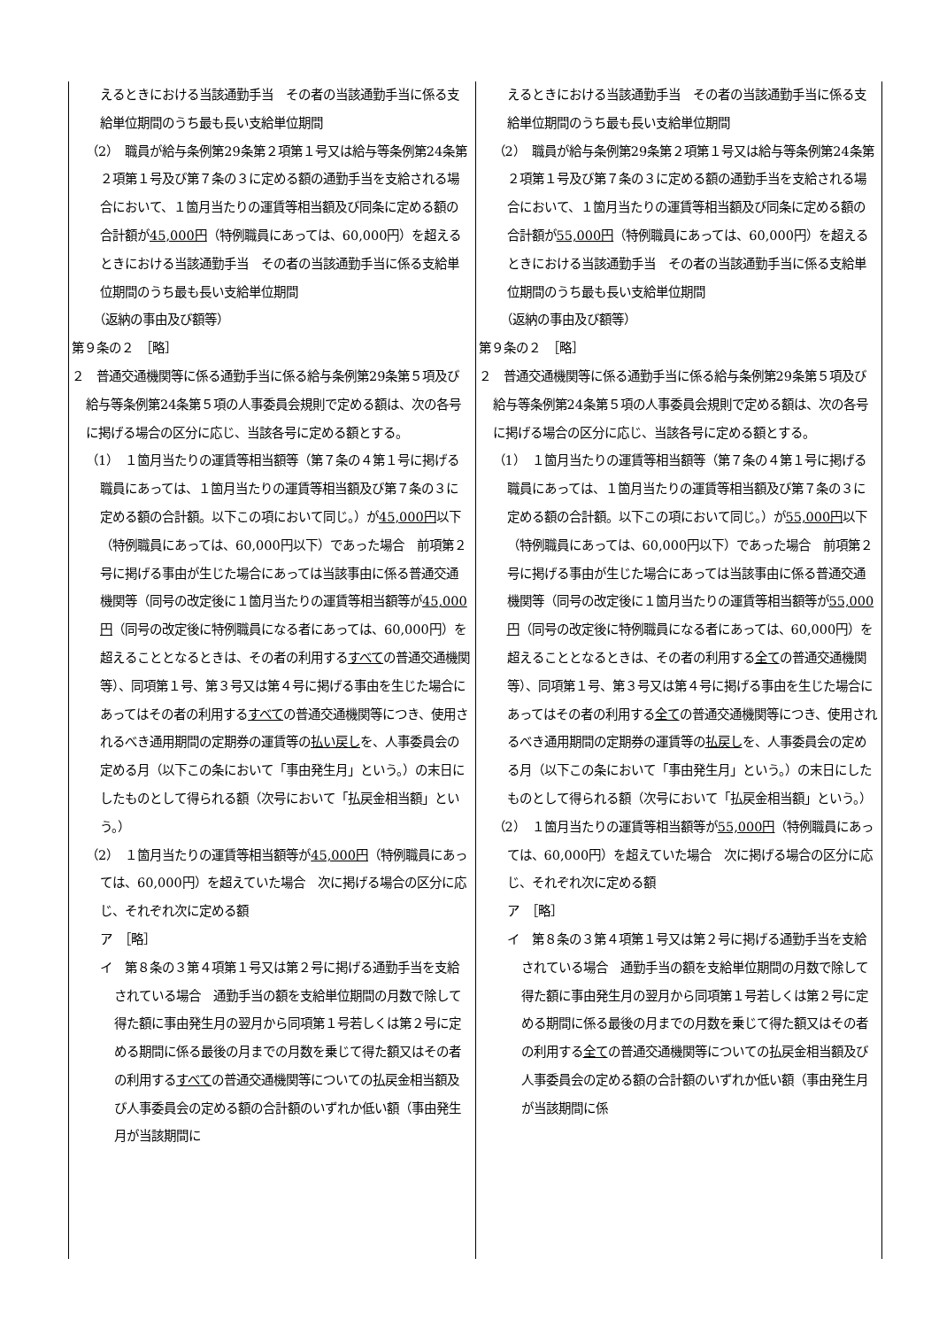| えるときにおける当該通勤手当 その者の当該通勤手当に係る支給単位期間のうち最も長い支給単位期間 （2） 職員が給与条例第29条第２項第１号又は給与等条例第24条第２項第１号及び第７条の３に定める額の通勤手当を支給される場合において、１箇月当たりの運賃等相当額及び同条に定める額の合計額が 45,000円 （特例職員にあっては、60,000円）を超えるときにおける当該通勤手当 その者の当該通勤手当に係る支給単位期間のうち最も長い支給単位期間 （返納の事由及び額等） 第９条の２ ［略］ ２ 普通交通機関等に係る通勤手当に係る給与条例第29条第５項及び給与等条例第24条第５項の人事委員会規則で定める額は、次の各号に掲げる場合の区分に応じ、当該各号に定める額とする。 （1） １箇月当たりの運賃等相当額等（第７条の４第１号に掲げる職員にあっては、１箇月当たりの運賃等相当額及び第７条の３に定める額の合計額。以下この項において同じ。）が 45,000円 以下（特例職員にあっては、60,000円以下）であった場合 前項第２号に掲げる事由が生じた場合にあっては当該事由に係る普通交通機関等（同号の改定後に１箇月当たりの運賃等相当額等が 45,000円 （同号の改定後に特例職員になる者にあっては、60,000円）を超えることとなるときは、その者の利用する すべて の普通交通機関等）、同項第１号、第３号又は第４号に掲げる事由を生じた場合にあってはその者の利用する すべて の普通交通機関等につき、使用されるべき通用期間の定期券の運賃等の 払い戻し を、人事委員会の定める月（以下この条において「事由発生月」という。）の末日にしたものとして得られる額（次号において「払戻金相当額」という。） （2） １箇月当たりの運賃等相当額等が 45,000円 （特例職員にあっては、60,000円）を超えていた場合 次に掲げる場合の区分に応じ、それぞれ次に定める額 ア ［略］ イ 第８条の３第４項第１号又は第２号に掲げる通勤手当を支給されている場合 通勤手当の額を支給単位期間の月数で除して得た額に事由発生月の翌月から同項第１号若しくは第２号に定める期間に係る最後の月までの月数を乗じて得た額又はその者の利用する すべて の普通交通機関等についての払戻金相当額及び人事委員会の定める額の合計額のいずれか低い額（事由発生月が当該期間に | えるときにおける当該通勤手当 その者の当該通勤手当に係る支給単位期間のうち最も長い支給単位期間 （2） 職員が給与条例第29条第２項第１号又は給与等条例第24条第２項第１号及び第７条の３に定める額の通勤手当を支給される場合において、１箇月当たりの運賃等相当額及び同条に定める額の合計額が 55,000円 （特例職員にあっては、60,000円）を超えるときにおける当該通勤手当 その者の当該通勤手当に係る支給単位期間のうち最も長い支給単位期間 （返納の事由及び額等） 第９条の２ ［略］ ２ 普通交通機関等に係る通勤手当に係る給与条例第29条第５項及び給与等条例第24条第５項の人事委員会規則で定める額は、次の各号に掲げる場合の区分に応じ、当該各号に定める額とする。 （1） １箇月当たりの運賃等相当額等（第７条の４第１号に掲げる職員にあっては、１箇月当たりの運賃等相当額及び第７条の３に定める額の合計額。以下この項において同じ。）が 55,000円 以下（特例職員にあっては、60,000円以下）であった場合 前項第２号に掲げる事由が生じた場合にあっては当該事由に係る普通交通機関等（同号の改定後に１箇月当たりの運賃等相当額等が 55,000円 （同号の改定後に特例職員になる者にあっては、60,000円）を超えることとなるときは、その者の利用する 全て の普通交通機関等）、同項第１号、第３号又は第４号に掲げる事由を生じた場合にあってはその者の利用する 全て の普通交通機関等につき、使用されるべき通用期間の定期券の運賃等の 払戻し を、人事委員会の定める月（以下この条において「事由発生月」という。）の末日にしたものとして得られる額（次号において「払戻金相当額」という。） （2） １箇月当たりの運賃等相当額等が 55,000円 （特例職員にあっては、60,000円）を超えていた場合 次に掲げる場合の区分に応じ、それぞれ次に定める額 ア ［略］ イ 第８条の３第４項第１号又は第２号に掲げる通勤手当を支給されている場合 通勤手当の額を支給単位期間の月数で除して得た額に事由発生月の翌月から同項第１号若しくは第２号に定める期間に係る最後の月までの月数を乗じて得た額又はその者の利用する 全て の普通交通機関等についての払戻金相当額及び人事委員会の定める額の合計額のいずれか低い額（事由発生月が当該期間に係 |